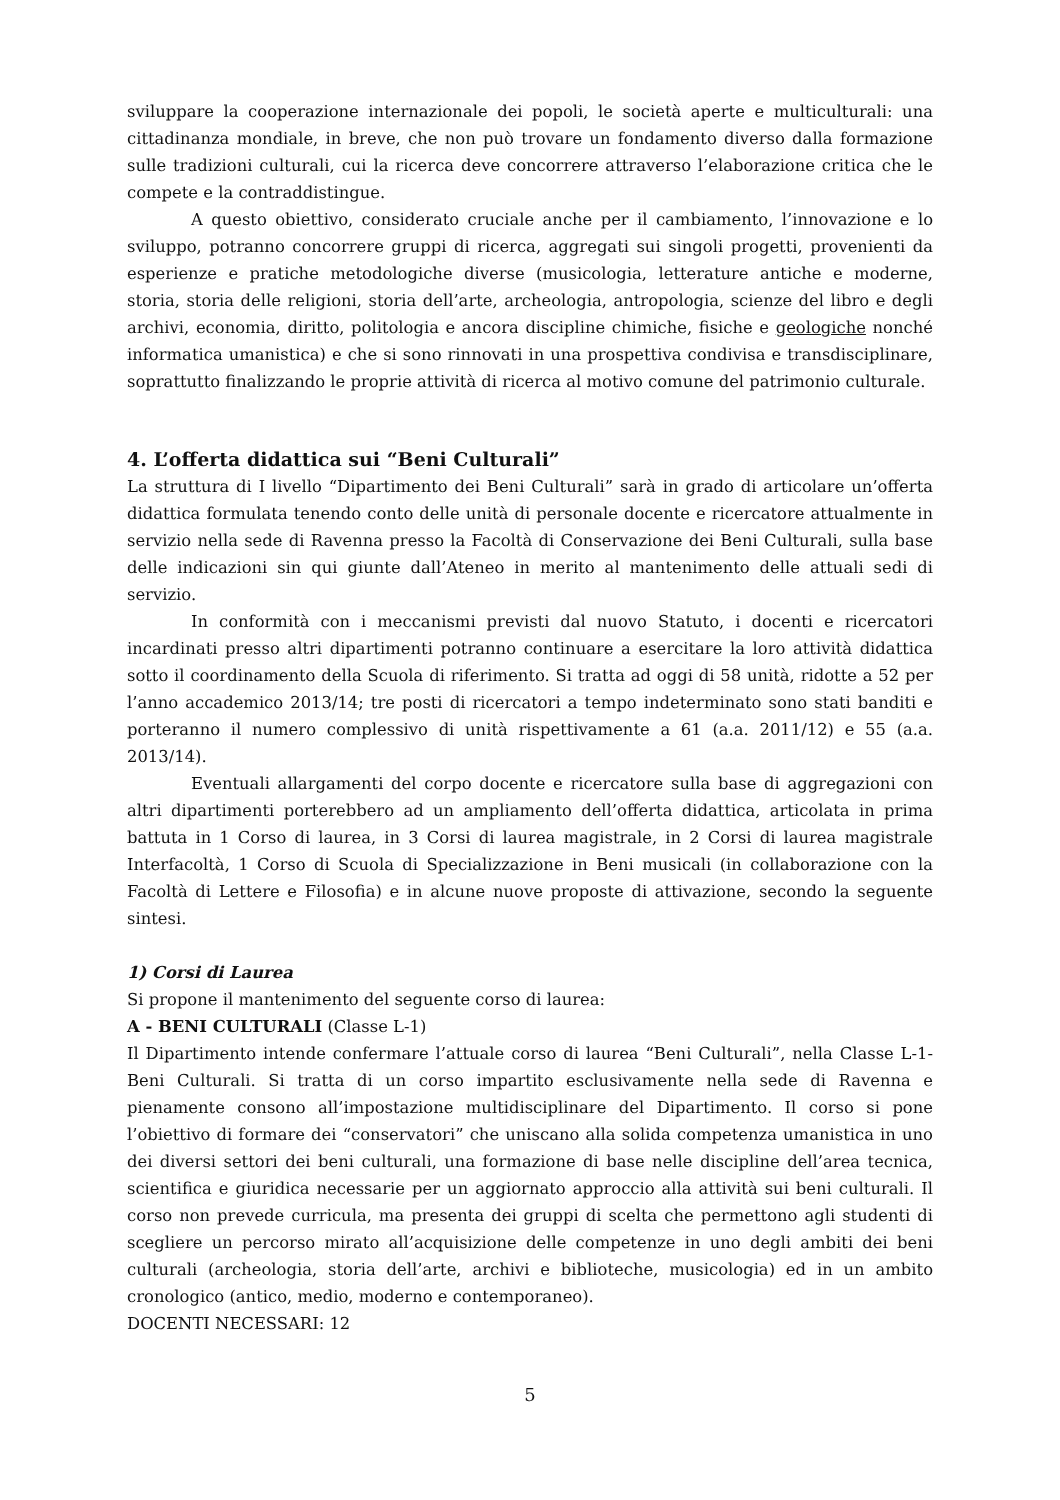sviluppare la cooperazione internazionale dei popoli, le società aperte e multiculturali: una cittadinanza mondiale, in breve, che non può trovare un fondamento diverso dalla formazione sulle tradizioni culturali, cui la ricerca deve concorrere attraverso l’elaborazione critica che le compete e la contraddistingue.
A questo obiettivo, considerato cruciale anche per il cambiamento, l’innovazione e lo sviluppo, potranno concorrere gruppi di ricerca, aggregati sui singoli progetti, provenienti da esperienze e pratiche metodologiche diverse (musicologia, letterature antiche e moderne, storia, storia delle religioni, storia dell’arte, archeologia, antropologia, scienze del libro e degli archivi, economia, diritto, politologia e ancora discipline chimiche, fisiche e geologiche nonché informatica umanistica) e che si sono rinnovati in una prospettiva condivisa e transdisciplinare, soprattutto finalizzando le proprie attività di ricerca al motivo comune del patrimonio culturale.
4. L’offerta didattica sui “Beni Culturali”
La struttura di I livello “Dipartimento dei Beni Culturali” sarà in grado di articolare un’offerta didattica formulata tenendo conto delle unità di personale docente e ricercatore attualmente in servizio nella sede di Ravenna presso la Facoltà di Conservazione dei Beni Culturali, sulla base delle indicazioni sin qui giunte dall’Ateneo in merito al mantenimento delle attuali sedi di servizio.
In conformità con i meccanismi previsti dal nuovo Statuto, i docenti e ricercatori incardinati presso altri dipartimenti potranno continuare a esercitare la loro attività didattica sotto il coordinamento della Scuola di riferimento. Si tratta ad oggi di 58 unità, ridotte a 52 per l’anno accademico 2013/14; tre posti di ricercatori a tempo indeterminato sono stati banditi e porteranno il numero complessivo di unità rispettivamente a 61 (a.a. 2011/12) e 55 (a.a. 2013/14).
Eventuali allargamenti del corpo docente e ricercatore sulla base di aggregazioni con altri dipartimenti porterebbero ad un ampliamento dell’offerta didattica, articolata in prima battuta in 1 Corso di laurea, in 3 Corsi di laurea magistrale, in 2 Corsi di laurea magistrale Interfacoltà, 1 Corso di Scuola di Specializzazione in Beni musicali (in collaborazione con la Facoltà di Lettere e Filosofia) e in alcune nuove proposte di attivazione, secondo la seguente sintesi.
1) Corsi di Laurea
Si propone il mantenimento del seguente corso di laurea:
A - BENI CULTURALI (Classe L-1)
Il Dipartimento intende confermare l’attuale corso di laurea “Beni Culturali”, nella Classe L-1-Beni Culturali. Si tratta di un corso impartito esclusivamente nella sede di Ravenna e pienamente consono all’impostazione multidisciplinare del Dipartimento. Il corso si pone l’obiettivo di formare dei “conservatori” che uniscano alla solida competenza umanistica in uno dei diversi settori dei beni culturali, una formazione di base nelle discipline dell’area tecnica, scientifica e giuridica necessarie per un aggiornato approccio alla attività sui beni culturali. Il corso non prevede curricula, ma presenta dei gruppi di scelta che permettono agli studenti di scegliere un percorso mirato all’acquisizione delle competenze in uno degli ambiti dei beni culturali (archeologia, storia dell’arte, archivi e biblioteche, musicologia) ed in un ambito cronologico (antico, medio, moderno e contemporaneo).
DOCENTI NECESSARI: 12
5